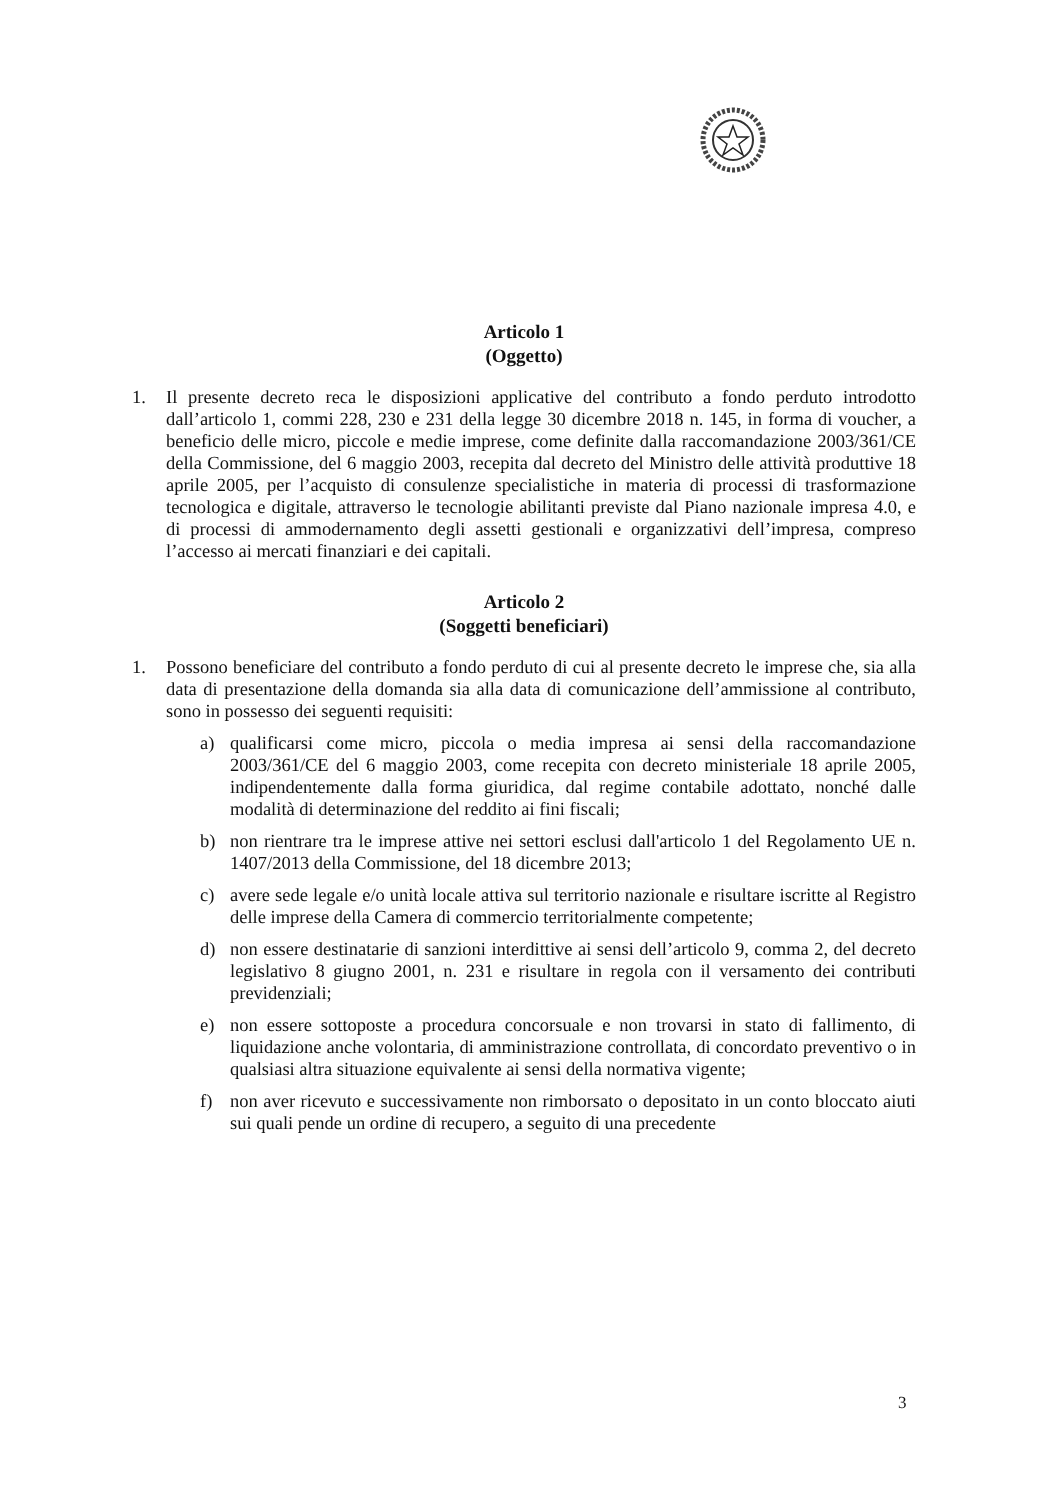Articolo 1
(Oggetto)
1. Il presente decreto reca le disposizioni applicative del contributo a fondo perduto introdotto dall’articolo 1, commi 228, 230 e 231 della legge 30 dicembre 2018 n. 145, in forma di voucher, a beneficio delle micro, piccole e medie imprese, come definite dalla raccomandazione 2003/361/CE della Commissione, del 6 maggio 2003, recepita dal decreto del Ministro delle attività produttive 18 aprile 2005, per l’acquisto di consulenze specialistiche in materia di processi di trasformazione tecnologica e digitale, attraverso le tecnologie abilitanti previste dal Piano nazionale impresa 4.0, e di processi di ammodernamento degli assetti gestionali e organizzativi dell’impresa, compreso l’accesso ai mercati finanziari e dei capitali.
Articolo 2
(Soggetti beneficiari)
1. Possono beneficiare del contributo a fondo perduto di cui al presente decreto le imprese che, sia alla data di presentazione della domanda sia alla data di comunicazione dell’ammissione al contributo, sono in possesso dei seguenti requisiti:
a) qualificarsi come micro, piccola o media impresa ai sensi della raccomandazione 2003/361/CE del 6 maggio 2003, come recepita con decreto ministeriale 18 aprile 2005, indipendentemente dalla forma giuridica, dal regime contabile adottato, nonché dalle modalità di determinazione del reddito ai fini fiscali;
b) non rientrare tra le imprese attive nei settori esclusi dall'articolo 1 del Regolamento UE n. 1407/2013 della Commissione, del 18 dicembre 2013;
c) avere sede legale e/o unità locale attiva sul territorio nazionale e risultare iscritte al Registro delle imprese della Camera di commercio territorialmente competente;
d) non essere destinatarie di sanzioni interdittive ai sensi dell’articolo 9, comma 2, del decreto legislativo 8 giugno 2001, n. 231 e risultare in regola con il versamento dei contributi previdenziali;
e) non essere sottoposte a procedura concorsuale e non trovarsi in stato di fallimento, di liquidazione anche volontaria, di amministrazione controllata, di concordato preventivo o in qualsiasi altra situazione equivalente ai sensi della normativa vigente;
f) non aver ricevuto e successivamente non rimborsato o depositato in un conto bloccato aiuti sui quali pende un ordine di recupero, a seguito di una precedente
3